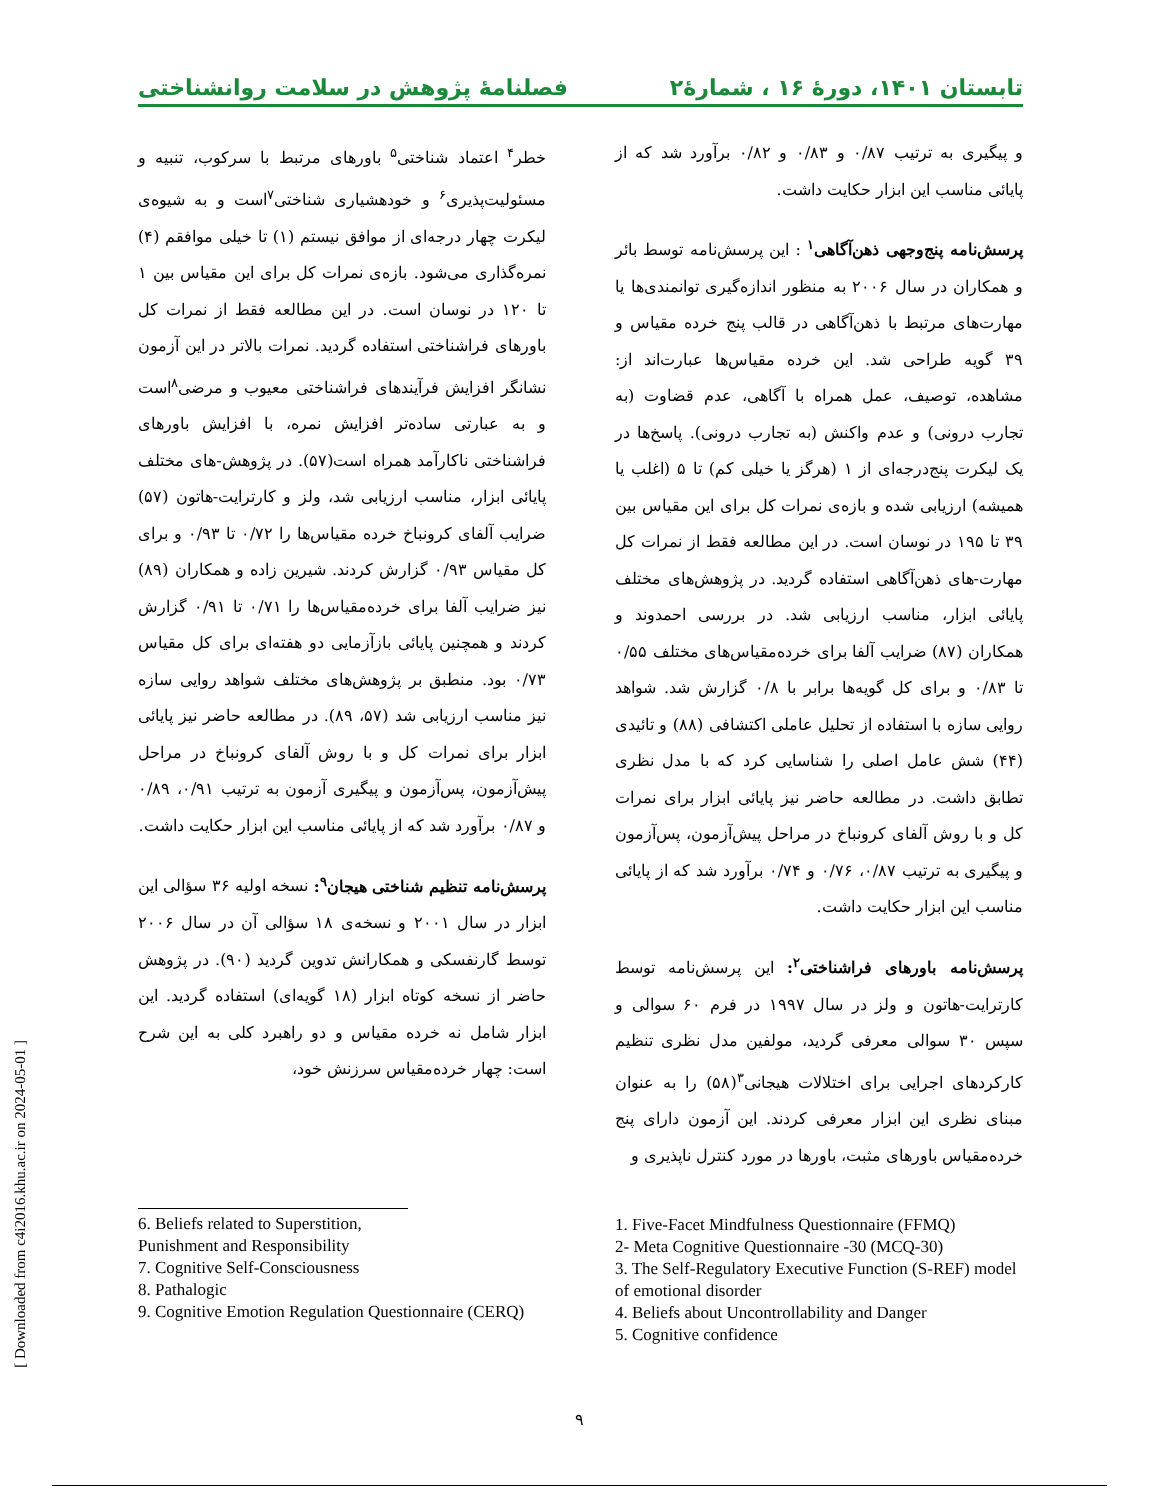تابستان ۱۴۰۱، دورۀ ۱۶ ، شمارۀ۲ فصلنامۀ پژوهش در سلامت روانشناختی
و پیگیری به ترتیب ۰/۸۷ و ۰/۸۳ و ۰/۸۲ برآورد شد که از پایائی مناسب این ابزار حکایت داشت.
پرسش‌نامه پنج‌وجهی ذهن‌آگاهی<sup>۱</sup> : این پرسش‌نامه توسط بائر و همکاران در سال ۲۰۰۶ به منظور اندازه‌گیری توانمندی‌ها یا مهارت‌های مرتبط با ذهن‌آگاهی در قالب پنج خرده مقیاس و ۳۹ گویه طراحی شد. این خرده مقیاس‌ها عبارت‌اند از: مشاهده، توصیف، عمل همراه با آگاهی، عدم قضاوت (به تجارب درونی) و عدم واکنش (به تجارب درونی). پاسخ‌ها در یک لیکرت پنج‌درجه‌ای از ۱ (هرگز یا خیلی کم) تا ۵ (اغلب یا همیشه) ارزیابی شده و بازه‌ی نمرات کل برای این مقیاس بین ۳۹ تا ۱۹۵ در نوسان است. در این مطالعه فقط از نمرات کل مهارت-های ذهن‌آگاهی استفاده گردید. در پژوهش‌های مختلف پایائی ابزار، مناسب ارزیابی شد. در بررسی احمدوند و همکاران (۸۷) ضرایب آلفا برای خرده‌مقیاس‌های مختلف ۰/۵۵ تا ۰/۸۳ و برای کل گویه‌ها برابر با ۰/۸ گزارش شد. شواهد روایی سازه با استفاده از تحلیل عاملی اکتشافی (۸۸) و تائیدی (۴۴) شش عامل اصلی را شناسایی کرد که با مدل نظری تطابق داشت. در مطالعه حاضر نیز پایائی ابزار برای نمرات کل و با روش آلفای کرونباخ در مراحل پیش‌آزمون، پس‌آزمون و پیگیری به ترتیب ۰/۸۷، ۰/۷۶ و ۰/۷۴ برآورد شد که از پایائی مناسب این ابزار حکایت داشت.
پرسش‌نامه باورهای فراشناختی<sup>۲</sup>: این پرسش‌نامه توسط کارترایت-هاتون و ولز در سال ۱۹۹۷ در فرم ۶۰ سوالی و سپس ۳۰ سوالی معرفی گردید، مولفین مدل نظری تنظیم کارکردهای اجرایی برای اختلالات هیجانی<sup>۳</sup>(۵۸) را به عنوان مبنای نظری این ابزار معرفی کردند. این آزمون دارای پنج خرده‌مقیاس باورهای مثبت، باورها در مورد کنترل ناپذیری و
1. Five-Facet Mindfulness Questionnaire (FFMQ)
2- Meta Cognitive Questionnaire -30 (MCQ-30)
3. The Self-Regulatory Executive Function (S-REF) model of emotional disorder
4. Beliefs about Uncontrollability and Danger
5. Cognitive confidence
خطر<sup>۴</sup> اعتماد شناختی<sup>۵</sup> باورهای مرتبط با سرکوب، تنبیه و مسئولیت‌پذیری<sup>۶</sup> و خودهشیاری شناختی<sup>۷</sup>است و به شیوه‌ی لیکرت چهار درجه‌ای از موافق نیستم (۱) تا خیلی موافقم (۴) نمره‌گذاری می‌شود. بازه‌ی نمرات کل برای این مقیاس بین ۱ تا ۱۲۰ در نوسان است. در این مطالعه فقط از نمرات کل باورهای فراشناختی استفاده گردید. نمرات بالاتر در این آزمون نشانگر افزایش فرآیندهای فراشناختی معیوب و مرضی<sup>۸</sup>است و به عبارتی ساده‌تر افزایش نمره، با افزایش باورهای فراشناختی ناکارآمد همراه است(۵۷). در پژوهش-های مختلف پایائی ابزار، مناسب ارزیابی شد، ولز و کارترایت-هاتون (۵۷) ضرایب آلفای کرونباخ خرده مقیاس‌ها را ۰/۷۲ تا ۰/۹۳ و برای کل مقیاس ۰/۹۳ گزارش کردند. شیرین زاده و همکاران (۸۹) نیز ضرایب آلفا برای خرده‌مقیاس‌ها را ۰/۷۱ تا ۰/۹۱ گزارش کردند و همچنین پایائی بازآزمایی دو هفته‌ای برای کل مقیاس ۰/۷۳ بود. منطبق بر پژوهش‌های مختلف شواهد روایی سازه نیز مناسب ارزیابی شد (۵۷، ۸۹). در مطالعه حاضر نیز پایائی ابزار برای نمرات کل و با روش آلفای کرونباخ در مراحل پیش‌آزمون، پس‌آزمون و پیگیری آزمون به ترتیب ۰/۹۱، ۰/۸۹ و ۰/۸۷ برآورد شد که از پایائی مناسب این ابزار حکایت داشت.
پرسش‌نامه تنظیم شناختی هیجان<sup>۹</sup>: نسخه اولیه ۳۶ سؤالی این ابزار در سال ۲۰۰۱ و نسخه‌ی ۱۸ سؤالی آن در سال ۲۰۰۶ توسط گارنفسکی و همکارانش تدوین گردید (۹۰). در پژوهش حاضر از نسخه کوتاه ابزار (۱۸ گویه‌ای) استفاده گردید. این ابزار شامل نه خرده مقیاس و دو راهبرد کلی به این شرح است: چهار خرده‌مقیاس سرزنش خود،
6. Beliefs related to Superstition, Punishment and Responsibility
7. Cognitive Self-Consciousness
8. Pathalogic
9. Cognitive Emotion Regulation Questionnaire (CERQ)
[ Downloaded from c4i2016.khu.ac.ir on 2024-05-01 ]
۹